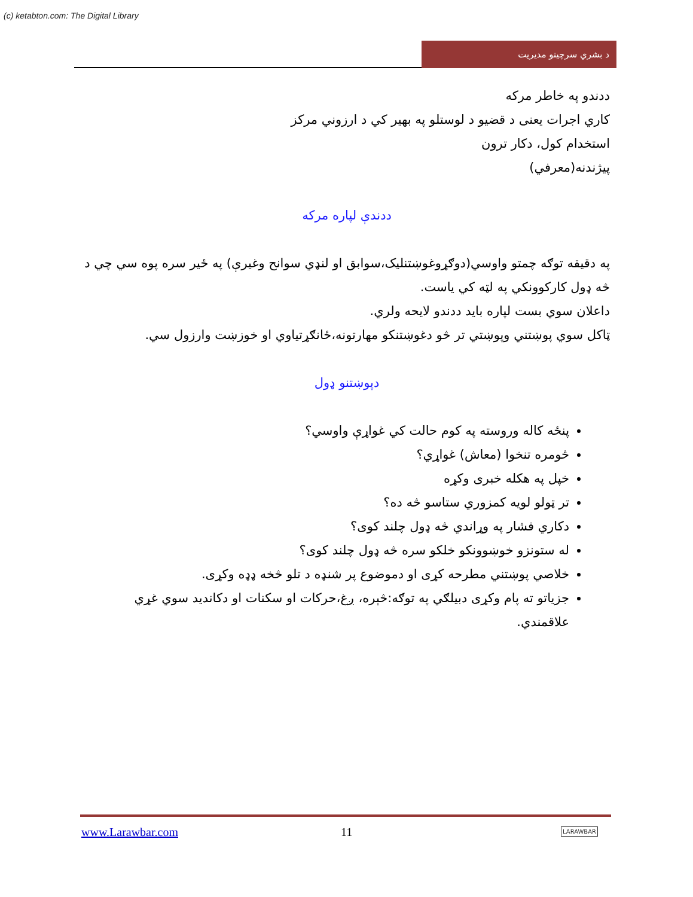(c) ketabton.com: The Digital Library
د بشري سرچينو مديريت
ددندو په خاطر مركه
كاري اجرات يعنى د قضيو د لوستلو په بهير كي د ارزوني مركز
استخدام كول، دكار ترون
پيژندنه(معرفي)
ددندې لپاره مركه
په دقيقه توګه چمتو واوسي(دوګړوغوښتنليک،سوابق او لنډي سوانح وغيرې) په ځير سره پوه سي چي د څه ډول كاركوونكي په لټه كي ياست.
داعلان سوي بست لپاره بايد ددندو لايحه ولري.
ټاكل سوي پوښتني وپوښتي تر څو دغوښتنكو مهارتونه،ځانګړتياوي او خوزښت وارزول سي.
دپوښتنو ډول
پنځه كاله وروسته په كوم حالت كي غواړې واوسي؟
څومره تنخوا (معاش) غواړي؟
خپل په هكله خبرى وكړه
تر ټولو لويه كمزوري ستاسو څه ده؟
دكاري فشار په وړاندي څه ډول چلند كوى؟
له ستونزو خوښوونكو خلكو سره څه ډول چلند كوى؟
خلاصي پوښتني مطرحه كړى او دموضوع پر شنډه د تلو څخه ډډه وكړى.
جزياتو ته پام وكړى دبيلګي په توګه:څېره، ږغ،حركات او سكنات او دكانديد سوي غړي علاقمندي.
www.Larawbar.com 11 LARAWBAR